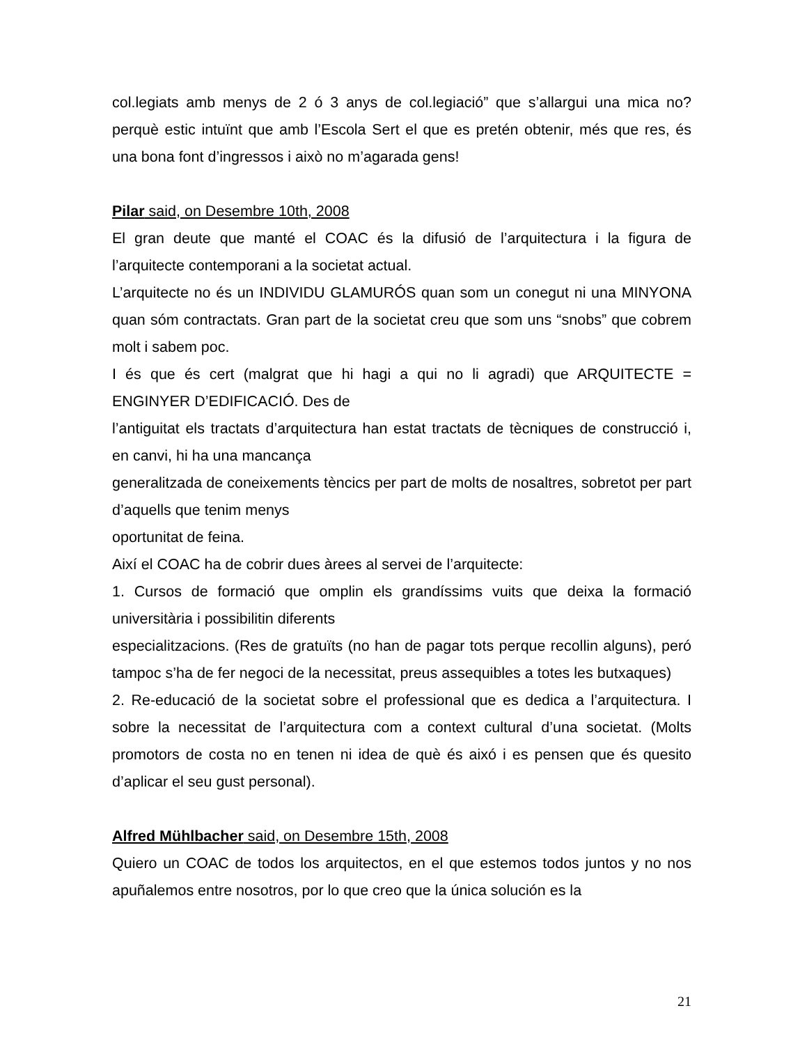col.legiats amb menys de 2 ó 3 anys de col.legiació” que s’allargui una mica no? perquè estic intuïnt que amb l’Escola Sert el que es pretén obtenir, més que res, és una bona font d’ingressos i això no m’agarada gens!
Pilar said, on Desembre 10th, 2008
El gran deute que manté el COAC és la difusió de l’arquitectura i la figura de l’arquitecte contemporani a la societat actual.
L’arquitecte no és un INDIVIDU GLAMURÓS quan som un conegut ni una MINYONA quan sóm contractats. Gran part de la societat creu que som uns “snobs” que cobrem molt i sabem poc.
I és que és cert (malgrat que hi hagi a qui no li agradi) que ARQUITECTE = ENGINYER D’EDIFICACIÓ. Des de
l’antiguitat els tractats d’arquitectura han estat tractats de tècniques de construcció i, en canvi, hi ha una mancança
generalitzada de coneixements tèncics per part de molts de nosaltres, sobretot per part d’aquells que tenim menys
oportunitat de feina.
Així el COAC ha de cobrir dues àrees al servei de l’arquitecte:
1. Cursos de formació que omplin els grandíssims vuits que deixa la formació universitària i possibilitin diferents
especialitzacions. (Res de gratuïts (no han de pagar tots perque recollin alguns), peró tampoc s’ha de fer negoci de la necessitat, preus assequibles a totes les butxaques)
2. Re-educació de la societat sobre el professional que es dedica a l’arquitectura. I sobre la necessitat de l’arquitectura com a context cultural d’una societat. (Molts promotors de costa no en tenen ni idea de què és aixó i es pensen que és quesito d’aplicar el seu gust personal).
Alfred Mühlbacher said, on Desembre 15th, 2008
Quiero un COAC de todos los arquitectos, en el que estemos todos juntos y no nos apuñalemos entre nosotros, por lo que creo que la única solución es la
21